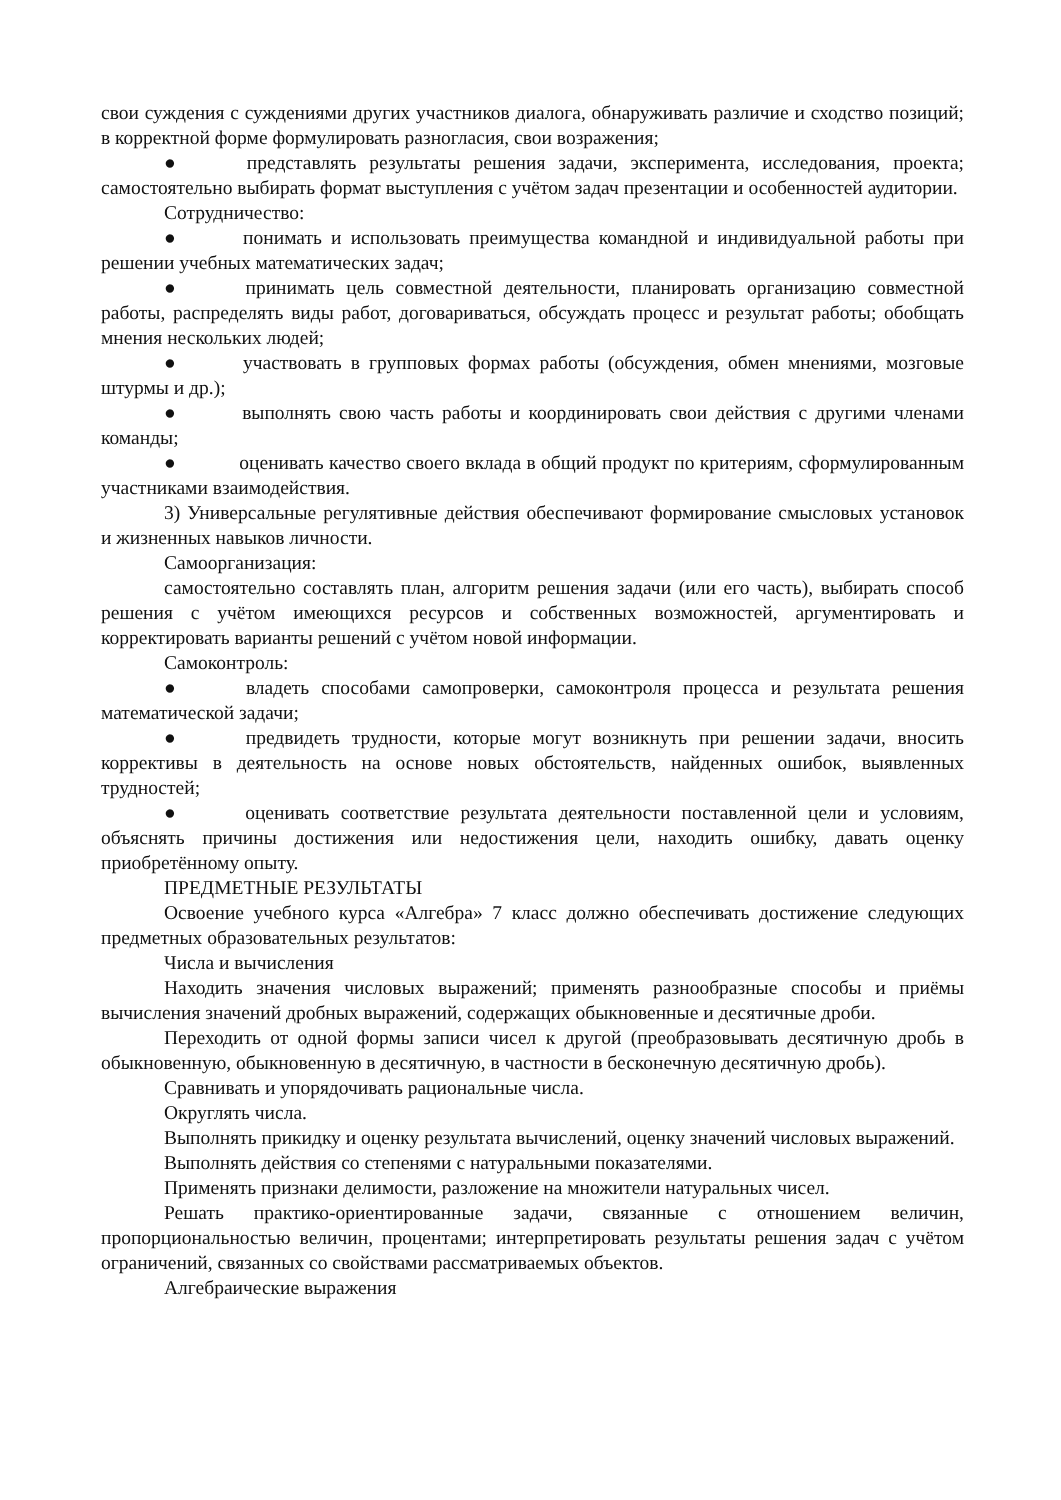свои суждения с суждениями других участников диалога, обнаруживать различие и сходство позиций; в корректной форме формулировать разногласия, свои возражения;
● представлять результаты решения задачи, эксперимента, исследования, проекта; самостоятельно выбирать формат выступления с учётом задач презентации и особенностей аудитории.
Сотрудничество:
● понимать и использовать преимущества командной и индивидуальной работы при решении учебных математических задач;
● принимать цель совместной деятельности, планировать организацию совместной работы, распределять виды работ, договариваться, обсуждать процесс и результат работы; обобщать мнения нескольких людей;
● участвовать в групповых формах работы (обсуждения, обмен мнениями, мозговые штурмы и др.);
● выполнять свою часть работы и координировать свои действия с другими членами команды;
● оценивать качество своего вклада в общий продукт по критериям, сформулированным участниками взаимодействия.
3) Универсальные регулятивные действия обеспечивают формирование смысловых установок и жизненных навыков личности.
Самоорганизация:
самостоятельно составлять план, алгоритм решения задачи (или его часть), выбирать способ решения с учётом имеющихся ресурсов и собственных возможностей, аргументировать и корректировать варианты решений с учётом новой информации.
Самоконтроль:
● владеть способами самопроверки, самоконтроля процесса и результата решения математической задачи;
● предвидеть трудности, которые могут возникнуть при решении задачи, вносить коррективы в деятельность на основе новых обстоятельств, найденных ошибок, выявленных трудностей;
● оценивать соответствие результата деятельности поставленной цели и условиям, объяснять причины достижения или недостижения цели, находить ошибку, давать оценку приобретённому опыту.
ПРЕДМЕТНЫЕ РЕЗУЛЬТАТЫ
Освоение учебного курса «Алгебра» 7 класс должно обеспечивать достижение следующих предметных образовательных результатов:
Числа и вычисления
Находить значения числовых выражений; применять разнообразные способы и приёмы вычисления значений дробных выражений, содержащих обыкновенные и десятичные дроби.
Переходить от одной формы записи чисел к другой (преобразовывать десятичную дробь в обыкновенную, обыкновенную в десятичную, в частности в бесконечную десятичную дробь).
Сравнивать и упорядочивать рациональные числа.
Округлять числа.
Выполнять прикидку и оценку результата вычислений, оценку значений числовых выражений.
Выполнять действия со степенями с натуральными показателями.
Применять признаки делимости, разложение на множители натуральных чисел.
Решать практико-ориентированные задачи, связанные с отношением величин, пропорциональностью величин, процентами; интерпретировать результаты решения задач с учётом ограничений, связанных со свойствами рассматриваемых объектов.
Алгебраические выражения